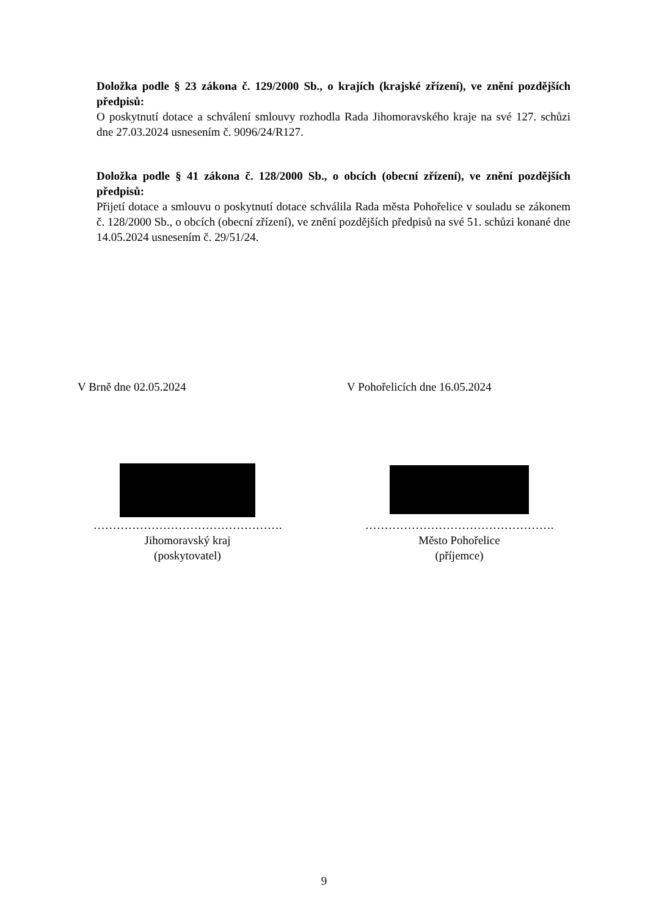Doložka podle § 23 zákona č. 129/2000 Sb., o krajích (krajské zřízení), ve znění pozdějších předpisů:
O poskytnutí dotace a schválení smlouvy rozhodla Rada Jihomoravského kraje na své 127. schůzi dne 27.03.2024 usnesením č. 9096/24/R127.
Doložka podle § 41 zákona č. 128/2000 Sb., o obcích (obecní zřízení), ve znění pozdějších předpisů:
Přijetí dotace a smlouvu o poskytnutí dotace schválila Rada města Pohořelice v souladu se zákonem č. 128/2000 Sb., o obcích (obecní zřízení), ve znění pozdějších předpisů na své 51. schůzi konané dne 14.05.2024 usnesením č. 29/51/24.
V Brně dne 02.05.2024 V Pohořelicích dne 16.05.2024
………………………………………….
Jihomoravský kraj
(poskytovatel)
………………………………………….
Město Pohořelice
(příjemce)
9